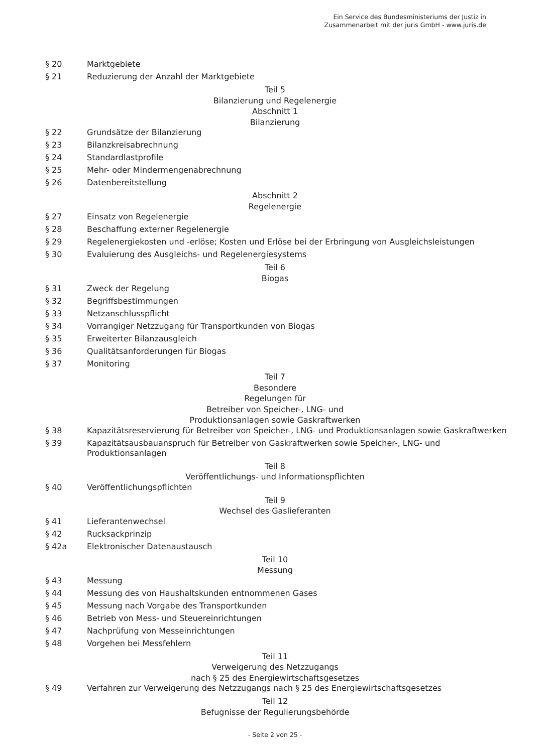Ein Service des Bundesministeriums der Justiz in
Zusammenarbeit mit der juris GmbH - www.juris.de
§ 20 Marktgebiete
§ 21 Reduzierung der Anzahl der Marktgebiete
Teil 5
Bilanzierung und Regelenergie
Abschnitt 1
Bilanzierung
§ 22 Grundsätze der Bilanzierung
§ 23 Bilanzkreisabrechnung
§ 24 Standardlastprofile
§ 25 Mehr- oder Mindermengenabrechnung
§ 26 Datenbereitstellung
Abschnitt 2
Regelenergie
§ 27 Einsatz von Regelenergie
§ 28 Beschaffung externer Regelenergie
§ 29 Regelenergiekosten und -erlöse; Kosten und Erlöse bei der Erbringung von Ausgleichsleistungen
§ 30 Evaluierung des Ausgleichs- und Regelenergiesystems
Teil 6
Biogas
§ 31 Zweck der Regelung
§ 32 Begriffsbestimmungen
§ 33 Netzanschlusspflicht
§ 34 Vorrangiger Netzzugang für Transportkunden von Biogas
§ 35 Erweiterter Bilanzausgleich
§ 36 Qualitätsanforderungen für Biogas
§ 37 Monitoring
Teil 7
Besondere
Regelungen für
Betreiber von Speicher-, LNG- und
Produktionsanlagen sowie Gaskraftwerken
§ 38 Kapazitätsreservierung für Betreiber von Speicher-, LNG- und Produktionsanlagen sowie Gaskraftwerken
§ 39 Kapazitätsausbauanspruch für Betreiber von Gaskraftwerken sowie Speicher-, LNG- und
Produktionsanlagen
Teil 8
Veröffentlichungs- und Informationspflichten
§ 40 Veröffentlichungspflichten
Teil 9
Wechsel des Gaslieferanten
§ 41 Lieferantenwechsel
§ 42 Rucksackprinzip
§ 42a Elektronischer Datenaustausch
Teil 10
Messung
§ 43 Messung
§ 44 Messung des von Haushaltskunden entnommenen Gases
§ 45 Messung nach Vorgabe des Transportkunden
§ 46 Betrieb von Mess- und Steuereinrichtungen
§ 47 Nachprüfung von Messeinrichtungen
§ 48 Vorgehen bei Messfehlern
Teil 11
Verweigerung des Netzzugangs
nach § 25 des Energiewirtschaftsgesetzes
§ 49 Verfahren zur Verweigerung des Netzzugangs nach § 25 des Energiewirtschaftsgesetzes
Teil 12
Befugnisse der Regulierungsbehörde
- Seite 2 von 25 -